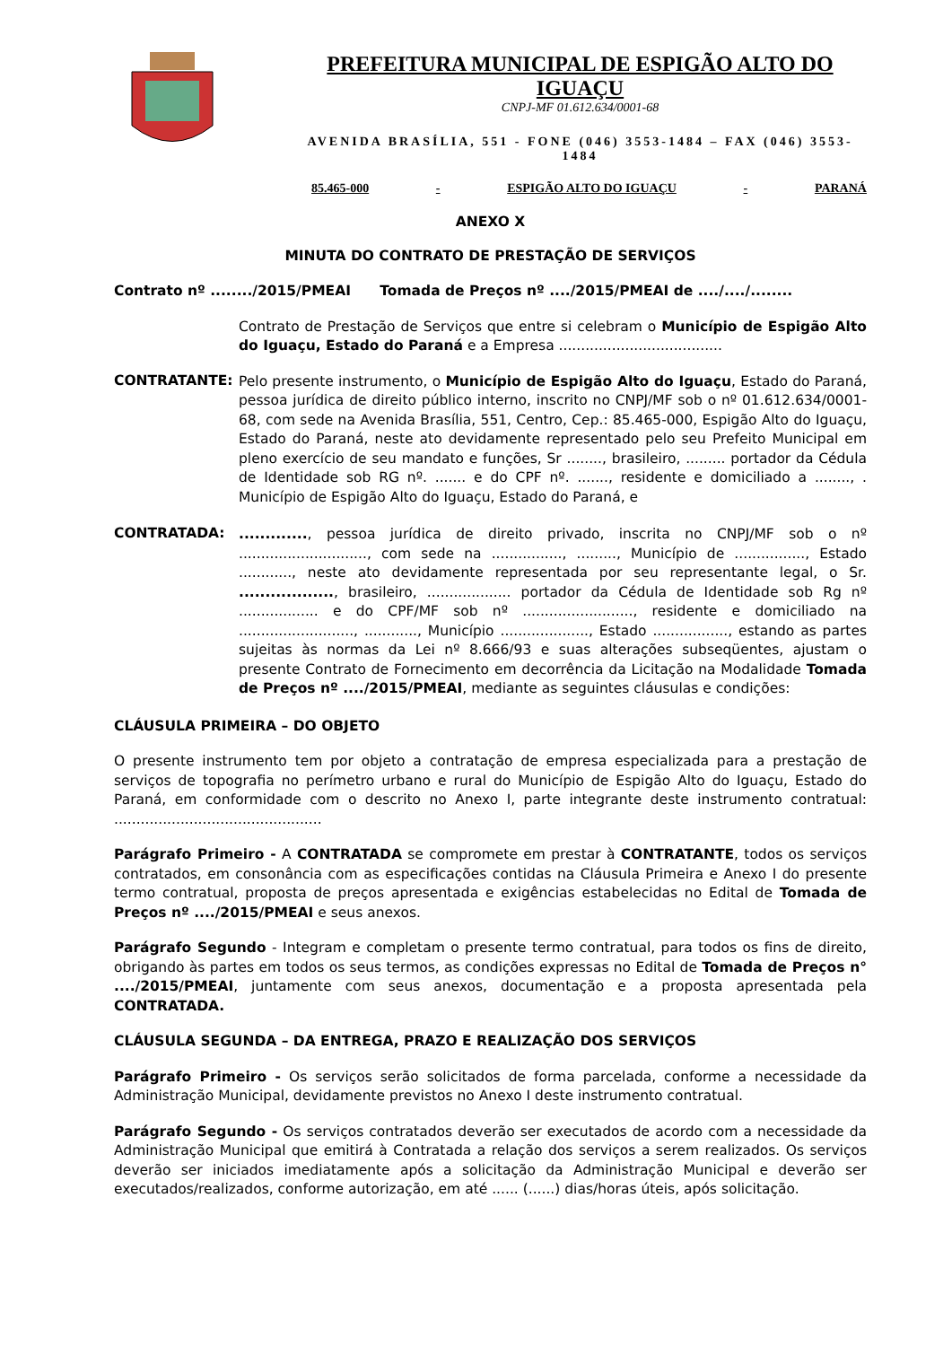PREFEITURA MUNICIPAL DE ESPIGÃO ALTO DO IGUAÇU
CNPJ-MF 01.612.634/0001-68
AVENIDA BRASÍLIA, 551 - FONE (046) 3553-1484 – FAX (046) 3553-1484
85.465-000 - ESPIGÃO ALTO DO IGUAÇU - PARANÁ
ANEXO X
MINUTA DO CONTRATO DE PRESTAÇÃO DE SERVIÇOS
Contrato nº ......../2015/PMEAI Tomada de Preços nº ..../2015/PMEAI de ..../..../........
Contrato de Prestação de Serviços que entre si celebram o Município de Espigão Alto do Iguaçu, Estado do Paraná e a Empresa .....................................
CONTRATANTE:
Pelo presente instrumento, o Município de Espigão Alto do Iguaçu, Estado do Paraná, pessoa jurídica de direito público interno, inscrito no CNPJ/MF sob o nº 01.612.634/0001-68, com sede na Avenida Brasília, 551, Centro, Cep.: 85.465-000, Espigão Alto do Iguaçu, Estado do Paraná, neste ato devidamente representado pelo seu Prefeito Municipal em pleno exercício de seu mandato e funções, Sr ........, brasileiro, ......... portador da Cédula de Identidade sob RG nº. ....... e do CPF nº. ......., residente e domiciliado a ........, . Município de Espigão Alto do Iguaçu, Estado do Paraná, e
CONTRATADA:
............., pessoa jurídica de direito privado, inscrita no CNPJ/MF sob o nº ............................., com sede na ................, ........., Município de ................, Estado ............, neste ato devidamente representada por seu representante legal, o Sr. .................., brasileiro, ................... portador da Cédula de Identidade sob Rg nº .................. e do CPF/MF sob nº ........................., residente e domiciliado na .........................., ............, Município ...................., Estado ................., estando as partes sujeitas às normas da Lei nº 8.666/93 e suas alterações subseqüentes, ajustam o presente Contrato de Fornecimento em decorrência da Licitação na Modalidade Tomada de Preços nº ..../2015/PMEAI, mediante as seguintes cláusulas e condições:
CLÁUSULA PRIMEIRA – DO OBJETO
O presente instrumento tem por objeto a contratação de empresa especializada para a prestação de serviços de topografia no perímetro urbano e rural do Município de Espigão Alto do Iguaçu, Estado do Paraná, em conformidade com o descrito no Anexo I, parte integrante deste instrumento contratual: ...............................................
Parágrafo Primeiro - A CONTRATADA se compromete em prestar à CONTRATANTE, todos os serviços contratados, em consonância com as especificações contidas na Cláusula Primeira e Anexo I do presente termo contratual, proposta de preços apresentada e exigências estabelecidas no Edital de Tomada de Preços nº ..../2015/PMEAI e seus anexos.
Parágrafo Segundo - Integram e completam o presente termo contratual, para todos os fins de direito, obrigando às partes em todos os seus termos, as condições expressas no Edital de Tomada de Preços n° ..../2015/PMEAI, juntamente com seus anexos, documentação e a proposta apresentada pela CONTRATADA.
CLÁUSULA SEGUNDA – DA ENTREGA, PRAZO E REALIZAÇÃO DOS SERVIÇOS
Parágrafo Primeiro - Os serviços serão solicitados de forma parcelada, conforme a necessidade da Administração Municipal, devidamente previstos no Anexo I deste instrumento contratual.
Parágrafo Segundo - Os serviços contratados deverão ser executados de acordo com a necessidade da Administração Municipal que emitirá à Contratada a relação dos serviços a serem realizados. Os serviços deverão ser iniciados imediatamente após a solicitação da Administração Municipal e deverão ser executados/realizados, conforme autorização, em até ...... (......) dias/horas úteis, após solicitação.